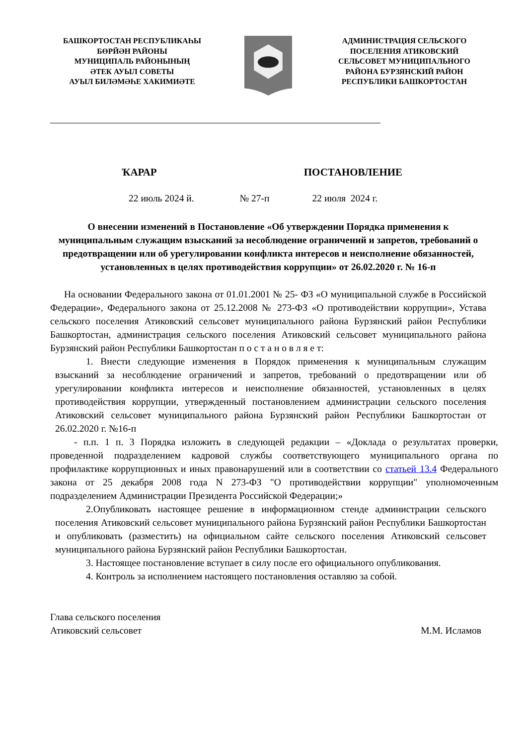БАШКОРТОСТАН РЕСПУБЛИКАҺЫ
БӨРЙӘН РАЙОНЫ
МУНИЦИПАЛЬ РАЙОНЫНЫҢ
ӘТЕК АУЫЛ СОВЕТЫ
АУЫЛ БИЛӘМӘҺЕ ХАКИМИӘТЕ
АДМИНИСТРАЦИЯ СЕЛЬСКОГО
ПОСЕЛЕНИЯ АТИКОВСКИЙ
СЕЛЬСОВЕТ МУНИЦИПАЛЬНОГО
РАЙОНА БУРЗЯНСКИЙ РАЙОН
РЕСПУБЛИКИ БАШКОРТОСТАН
ҠАРАР ПОСТАНОВЛЕНИЕ
22 июль 2024 й. № 27-п 22 июля 2024 г.
О внесении изменений в Постановление «Об утверждении Порядка применения к муниципальным служащим взысканий за несоблюдение ограничений и запретов, требований о предотвращении или об урегулировании конфликта интересов и неисполнение обязанностей, установленных в целях противодействия коррупции» от 26.02.2020 г. № 16-п
На основании Федерального закона от 01.01.2001 № 25- ФЗ «О муниципальной службе в Российской Федерации», Федерального закона от 25.12.2008 № 273-ФЗ «О противодействии коррупции», Устава сельского поселения Атиковский сельсовет муниципального района Бурзянский район Республики Башкортостан, администрация сельского поселения Атиковский сельсовет муниципального района Бурзянский район Республики Башкортостан п о с т а н о в л я е т:
1. Внести следующие изменения в Порядок применения к муниципальным служащим взысканий за несоблюдение ограничений и запретов, требований о предотвращении или об урегулировании конфликта интересов и неисполнение обязанностей, установленных в целях противодействия коррупции, утвержденный постановлением администрации сельского поселения Атиковский сельсовет муниципального района Бурзянский район Республики Башкортостан от 26.02.2020 г. №16-п
- п.п. 1 п. 3 Порядка изложить в следующей редакции – «Доклада о результатах проверки, проведенной подразделением кадровой службы соответствующего муниципального органа по профилактике коррупционных и иных правонарушений или в соответствии со статьей 13.4 Федерального закона от 25 декабря 2008 года N 273-ФЗ "О противодействии коррупции" уполномоченным подразделением Администрации Президента Российской Федерации;»
2.Опубликовать настоящее решение в информационном стенде администрации сельского поселения Атиковский сельсовет муниципального района Бурзянский район Республики Башкортостан и опубликовать (разместить) на официальном сайте сельского поселения Атиковский сельсовет муниципального района Бурзянский район Республики Башкортостан.
3. Настоящее постановление вступает в силу после его официального опубликования.
4. Контроль за исполнением настоящего постановления оставляю за собой.
Глава сельского поселения
Атиковский сельсовет
М.М. Исламов